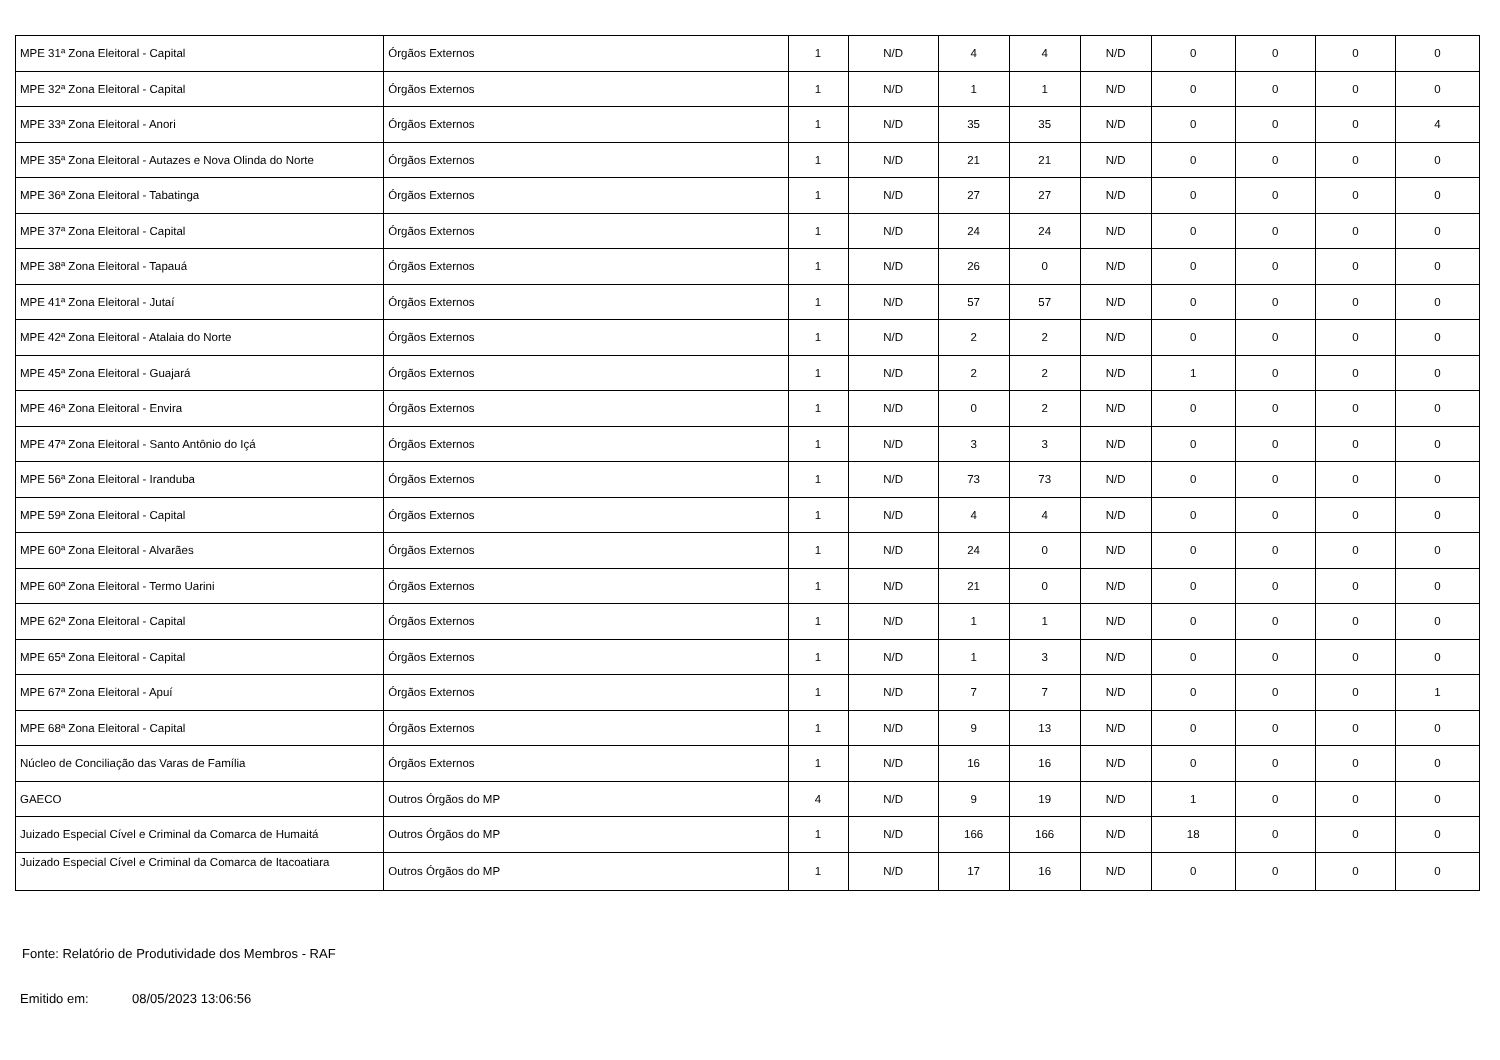| MPE 31ª Zona Eleitoral - Capital | Órgãos Externos | 1 | N/D | 4 | 4 | N/D | 0 | 0 | 0 | 0 |
| MPE 32ª Zona Eleitoral - Capital | Órgãos Externos | 1 | N/D | 1 | 1 | N/D | 0 | 0 | 0 | 0 |
| MPE 33ª Zona Eleitoral - Anori | Órgãos Externos | 1 | N/D | 35 | 35 | N/D | 0 | 0 | 0 | 4 |
| MPE 35ª Zona Eleitoral - Autazes e Nova Olinda do Norte | Órgãos Externos | 1 | N/D | 21 | 21 | N/D | 0 | 0 | 0 | 0 |
| MPE 36ª Zona Eleitoral - Tabatinga | Órgãos Externos | 1 | N/D | 27 | 27 | N/D | 0 | 0 | 0 | 0 |
| MPE 37ª Zona Eleitoral - Capital | Órgãos Externos | 1 | N/D | 24 | 24 | N/D | 0 | 0 | 0 | 0 |
| MPE 38ª Zona Eleitoral - Tapauá | Órgãos Externos | 1 | N/D | 26 | 0 | N/D | 0 | 0 | 0 | 0 |
| MPE 41ª Zona Eleitoral - Jutaí | Órgãos Externos | 1 | N/D | 57 | 57 | N/D | 0 | 0 | 0 | 0 |
| MPE 42ª Zona Eleitoral - Atalaia do Norte | Órgãos Externos | 1 | N/D | 2 | 2 | N/D | 0 | 0 | 0 | 0 |
| MPE 45ª Zona Eleitoral - Guajará | Órgãos Externos | 1 | N/D | 2 | 2 | N/D | 1 | 0 | 0 | 0 |
| MPE 46ª Zona Eleitoral - Envira | Órgãos Externos | 1 | N/D | 0 | 2 | N/D | 0 | 0 | 0 | 0 |
| MPE 47ª Zona Eleitoral - Santo Antônio do Içá | Órgãos Externos | 1 | N/D | 3 | 3 | N/D | 0 | 0 | 0 | 0 |
| MPE 56ª Zona Eleitoral - Iranduba | Órgãos Externos | 1 | N/D | 73 | 73 | N/D | 0 | 0 | 0 | 0 |
| MPE 59ª Zona Eleitoral - Capital | Órgãos Externos | 1 | N/D | 4 | 4 | N/D | 0 | 0 | 0 | 0 |
| MPE 60ª Zona Eleitoral - Alvarães | Órgãos Externos | 1 | N/D | 24 | 0 | N/D | 0 | 0 | 0 | 0 |
| MPE 60ª Zona Eleitoral - Termo Uarini | Órgãos Externos | 1 | N/D | 21 | 0 | N/D | 0 | 0 | 0 | 0 |
| MPE 62ª Zona Eleitoral - Capital | Órgãos Externos | 1 | N/D | 1 | 1 | N/D | 0 | 0 | 0 | 0 |
| MPE 65ª Zona Eleitoral - Capital | Órgãos Externos | 1 | N/D | 1 | 3 | N/D | 0 | 0 | 0 | 0 |
| MPE 67ª Zona Eleitoral - Apuí | Órgãos Externos | 1 | N/D | 7 | 7 | N/D | 0 | 0 | 0 | 1 |
| MPE 68ª Zona Eleitoral - Capital | Órgãos Externos | 1 | N/D | 9 | 13 | N/D | 0 | 0 | 0 | 0 |
| Núcleo de Conciliação das Varas de Família | Órgãos Externos | 1 | N/D | 16 | 16 | N/D | 0 | 0 | 0 | 0 |
| GAECO | Outros Órgãos do MP | 4 | N/D | 9 | 19 | N/D | 1 | 0 | 0 | 0 |
| Juizado Especial Cível e Criminal da Comarca de Humaitá | Outros Órgãos do MP | 1 | N/D | 166 | 166 | N/D | 18 | 0 | 0 | 0 |
| Juizado Especial Cível e Criminal da Comarca de Itacoatiara | Outros Órgãos do MP | 1 | N/D | 17 | 16 | N/D | 0 | 0 | 0 | 0 |
Fonte: Relatório de Produtividade dos Membros - RAF
Emitido em: 08/05/2023 13:06:56